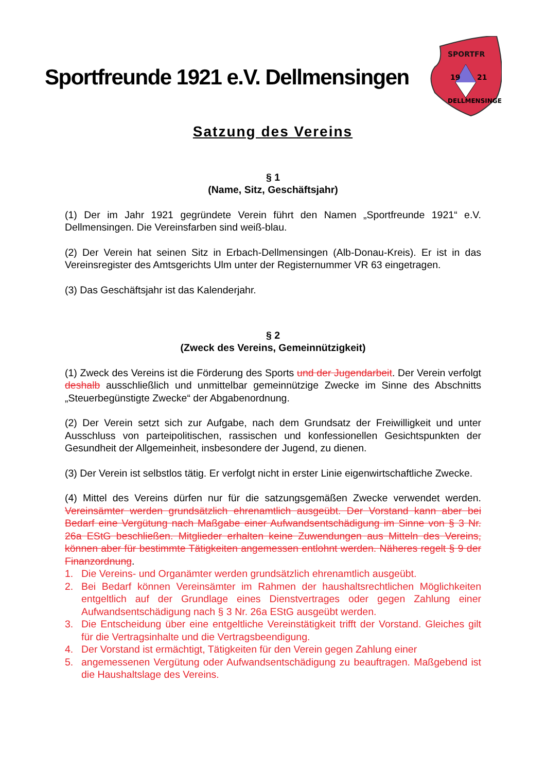Sportfreunde 1921 e.V. Dellmensingen
SPORTFR
19
21
DELLMENSINGEN
Satzung des Vereins
§ 1
(Name, Sitz, Geschäftsjahr)
(1) Der im Jahr 1921 gegründete Verein führt den Namen „Sportfreunde 1921“ e.V. Dellmensingen. Die Vereinsfarben sind weiß-blau.
(2) Der Verein hat seinen Sitz in Erbach-Dellmensingen (Alb-Donau-Kreis). Er ist in das Vereinsregister des Amtsgerichts Ulm unter der Registernummer VR 63 eingetragen.
(3) Das Geschäftsjahr ist das Kalenderjahr.
§ 2
(Zweck des Vereins, Gemeinnützigkeit)
(1) Zweck des Vereins ist die Förderung des Sports und der Jugendarbeit. Der Verein verfolgt deshalb ausschließlich und unmittelbar gemeinnützige Zwecke im Sinne des Abschnitts „Steuerbegünstigte Zwecke“ der Abgabenordnung.
(2) Der Verein setzt sich zur Aufgabe, nach dem Grundsatz der Freiwilligkeit und unter Ausschluss von parteipolitischen, rassischen und konfessionellen Gesichtspunkten der Gesundheit der Allgemeinheit, insbesondere der Jugend, zu dienen.
(3) Der Verein ist selbstlos tätig. Er verfolgt nicht in erster Linie eigenwirtschaftliche Zwecke.
(4) Mittel des Vereins dürfen nur für die satzungsgemäßen Zwecke verwendet werden. Vereinsämter werden grundsätzlich ehrenamtlich ausgeübt. Der Vorstand kann aber bei Bedarf eine Vergütung nach Maßgabe einer Aufwandsentschädigung im Sinne von § 3 Nr. 26a EStG beschließen. Mitglieder erhalten keine Zuwendungen aus Mitteln des Vereins, können aber für bestimmte Tätigkeiten angemessen entlohnt werden. Näheres regelt § 9 der Finanzordnung.
1. Die Vereins- und Organämter werden grundsätzlich ehrenamtlich ausgeübt.
2. Bei Bedarf können Vereinsämter im Rahmen der haushaltsrechtlichen Möglichkeiten entgeltlich auf der Grundlage eines Dienstvertrages oder gegen Zahlung einer Aufwandsentschädigung nach § 3 Nr. 26a EStG ausgeübt werden.
3. Die Entscheidung über eine entgeltliche Vereinstätigkeit trifft der Vorstand. Gleiches gilt für die Vertragsinhalte und die Vertragsbeendigung.
4. Der Vorstand ist ermächtigt, Tätigkeiten für den Verein gegen Zahlung einer
5. angemessenen Vergütung oder Aufwandsentschädigung zu beauftragen. Maßgebend ist die Haushaltslage des Vereins.